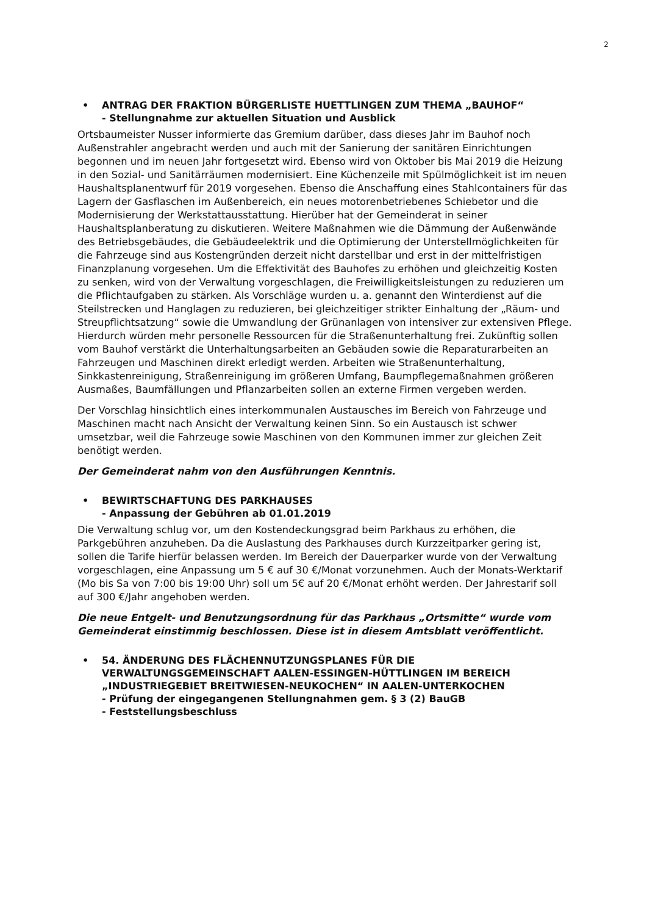2
• ANTRAG DER FRAKTION BÜRGERLISTE HUETTLINGEN ZUM THEMA „BAUHOF“
- Stellungnahme zur aktuellen Situation und Ausblick
Ortsbaumeister Nusser informierte das Gremium darüber, dass dieses Jahr im Bauhof noch Außenstrahler angebracht werden und auch mit der Sanierung der sanitären Einrichtungen begonnen und im neuen Jahr fortgesetzt wird. Ebenso wird von Oktober bis Mai 2019 die Heizung in den Sozial- und Sanitärräumen modernisiert. Eine Küchenzeile mit Spülmöglichkeit ist im neuen Haushaltsplanentwurf für 2019 vorgesehen. Ebenso die Anschaffung eines Stahlcontainers für das Lagern der Gasflaschen im Außenbereich, ein neues motorenbetriebenes Schiebetor und die Modernisierung der Werkstattausstattung. Hierüber hat der Gemeinderat in seiner Haushaltsplanberatung zu diskutieren. Weitere Maßnahmen wie die Dämmung der Außenwände des Betriebsgebäudes, die Gebäudeelektrik und die Optimierung der Unterstellmöglichkeiten für die Fahrzeuge sind aus Kostengründen derzeit nicht darstellbar und erst in der mittelfristigen Finanzplanung vorgesehen. Um die Effektivität des Bauhofes zu erhöhen und gleichzeitig Kosten zu senken, wird von der Verwaltung vorgeschlagen, die Freiwilligkeitsleistungen zu reduzieren um die Pflichtaufgaben zu stärken. Als Vorschläge wurden u. a. genannt den Winterdienst auf die Steilstrecken und Hanglagen zu reduzieren, bei gleichzeitiger strikter Einhaltung der „Räum- und Streupflichtsatzung“ sowie die Umwandlung der Grünanlagen von intensiver zur extensiven Pflege. Hierdurch würden mehr personelle Ressourcen für die Straßenunterhaltung frei. Zukünftig sollen vom Bauhof verstärkt die Unterhaltungsarbeiten an Gebäuden sowie die Reparaturarbeiten an Fahrzeugen und Maschinen direkt erledigt werden. Arbeiten wie Straßenunterhaltung, Sinkkastenreinigung, Straßenreinigung im größeren Umfang, Baumpflegemaßnahmen größeren Ausmaßes, Baumfällungen und Pflanzarbeiten sollen an externe Firmen vergeben werden.
Der Vorschlag hinsichtlich eines interkommunalen Austausches im Bereich von Fahrzeuge und Maschinen macht nach Ansicht der Verwaltung keinen Sinn. So ein Austausch ist schwer umsetzbar, weil die Fahrzeuge sowie Maschinen von den Kommunen immer zur gleichen Zeit benötigt werden.
Der Gemeinderat nahm von den Ausführungen Kenntnis.
• BEWIRTSCHAFTUNG DES PARKHAUSES
- Anpassung der Gebühren ab 01.01.2019
Die Verwaltung schlug vor, um den Kostendeckungsgrad beim Parkhaus zu erhöhen, die Parkgebühren anzuheben. Da die Auslastung des Parkhauses durch Kurzzeitparker gering ist, sollen die Tarife hierfür belassen werden. Im Bereich der Dauerparker wurde von der Verwaltung vorgeschlagen, eine Anpassung um 5 € auf 30 €/Monat vorzunehmen. Auch der Monats-Werktarif (Mo bis Sa von 7:00 bis 19:00 Uhr) soll um 5€ auf 20 €/Monat erhöht werden. Der Jahrestarif soll auf 300 €/Jahr angehoben werden.
Die neue Entgelt- und Benutzungsordnung für das Parkhaus „Ortsmitte“ wurde vom Gemeinderat einstimmig beschlossen. Diese ist in diesem Amtsblatt veröffentlicht.
• 54. ÄNDERUNG DES FLÄCHENNUTZUNGSPLANES FÜR DIE VERWALTUNGSGEMEINSCHAFT AALEN-ESSINGEN-HÜTTLINGEN IM BEREICH „INDUSTRIEGEBIET BREITWIESEN-NEUKOCHEN“ IN AALEN-UNTERKOCHEN
- Prüfung der eingegangenen Stellungnahmen gem. § 3 (2) BauGB
- Feststellungsbeschluss